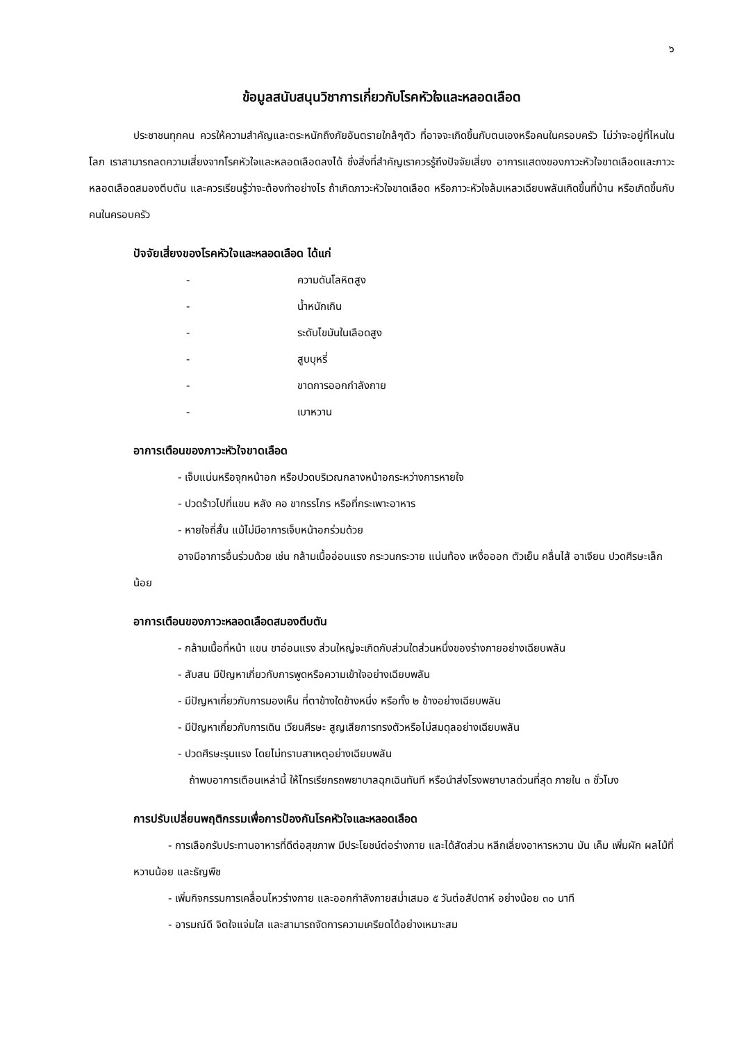๖
ข้อมูลสนับสนุนวิชาการเกี่ยวกับโรคหัวใจและหลอดเลือด
ประชาชนทุกคน ควรให้ความสำคัญและตระหนักถึงภัยอันตรายใกล้ๆตัว ที่อาจจะเกิดขึ้นกับตนเองหรือคนในครอบครัว ไม่ว่าจะอยู่ที่ไหนในโลก เราสามารถลดความเสี่ยงจากโรคหัวใจและหลอดเลือดลงได้ ซึ่งสิ่งที่สำคัญเราควรรู้ถึงปัจจัยเสี่ยง อาการแสดงของภาวะหัวใจขาดเลือดและภาวะหลอดเลือดสมองตีบตัน และควรเรียนรู้ว่าจะต้องทำอย่างไร ถ้าเกิดภาวะหัวใจขาดเลือด หรือภาวะหัวใจล้มเหลวเฉียบพลันเกิดขึ้นที่บ้าน หรือเกิดขึ้นกับคนในครอบครัว
ปัจจัยเสี่ยงของโรคหัวใจและหลอดเลือด ได้แก่
- ความดันโลหิตสูง
- น้ำหนักเกิน
- ระดับไขมันในเลือดสูง
- สูบบุหรี่
- ขาดการออกกำลังกาย
- เบาหวาน
อาการเตือนของภาวะหัวใจขาดเลือด
- เจ็บแน่นหรือจุกหน้าอก หรือปวดบริเวณกลางหน้าอกระหว่างการหายใจ
- ปวดร้าวไปที่แขน หลัง คอ ขากรรไกร หรือที่กระเพาะอาหาร
- หายใจถี่สั้น แม้ไม่มีอาการเจ็บหน้าอกร่วมด้วย
อาจมีอาการอื่นร่วมด้วย เช่น กล้ามเนื้ออ่อนแรง กระวนกระวาย แน่นท้อง เหงื่อออก ตัวเย็น คลื่นไส้ อาเจียน ปวดศีรษะเล็กน้อย
อาการเตือนของภาวะหลอดเลือดสมองตีบตัน
- กล้ามเนื้อที่หน้า แขน ขาอ่อนแรง ส่วนใหญ่จะเกิดกับส่วนใดส่วนหนึ่งของร่างกายอย่างเฉียบพลัน
- สับสน มีปัญหาเกี่ยวกับการพูดหรือความเข้าใจอย่างเฉียบพลัน
- มีปัญหาเกี่ยวกับการมองเห็น ที่ตาข้างใดข้างหนึ่ง หรือทั้ง ๒ ข้างอย่างเฉียบพลัน
- มีปัญหาเกี่ยวกับการเดิน เวียนศีรษะ สูญเสียการทรงตัวหรือไม่สมดุลอย่างเฉียบพลัน
- ปวดศีรษะรุนแรง โดยไม่ทราบสาเหตุอย่างเฉียบพลัน
ถ้าพบอาการเตือนเหล่านี้ ให้โทรเรียกรถพยาบาลฉุกเฉินทันที หรือนำส่งโรงพยาบาลด่วนที่สุด ภายใน ๓ ชั่วโมง
การปรับเปลี่ยนพฤติกรรมเพื่อการป้องกันโรคหัวใจและหลอดเลือด
- การเลือกรับประทานอาหารที่ดีต่อสุขภาพ มีประโยชน์ต่อร่างกาย และได้สัดส่วน หลีกเลี่ยงอาหารหวาน มัน เค็ม เพิ่มผัก ผลไม้ที่หวานน้อย และธัญพืช
- เพิ่มกิจกรรมการเคลื่อนไหวร่างกาย และออกกำลังกายสม่ำเสมอ ๕ วันต่อสัปดาห์ อย่างน้อย ๓๐ นาที
- อารมณ์ดี จิตใจแจ่มใส และสามารถจัดการความเครียดได้อย่างเหมาะสม